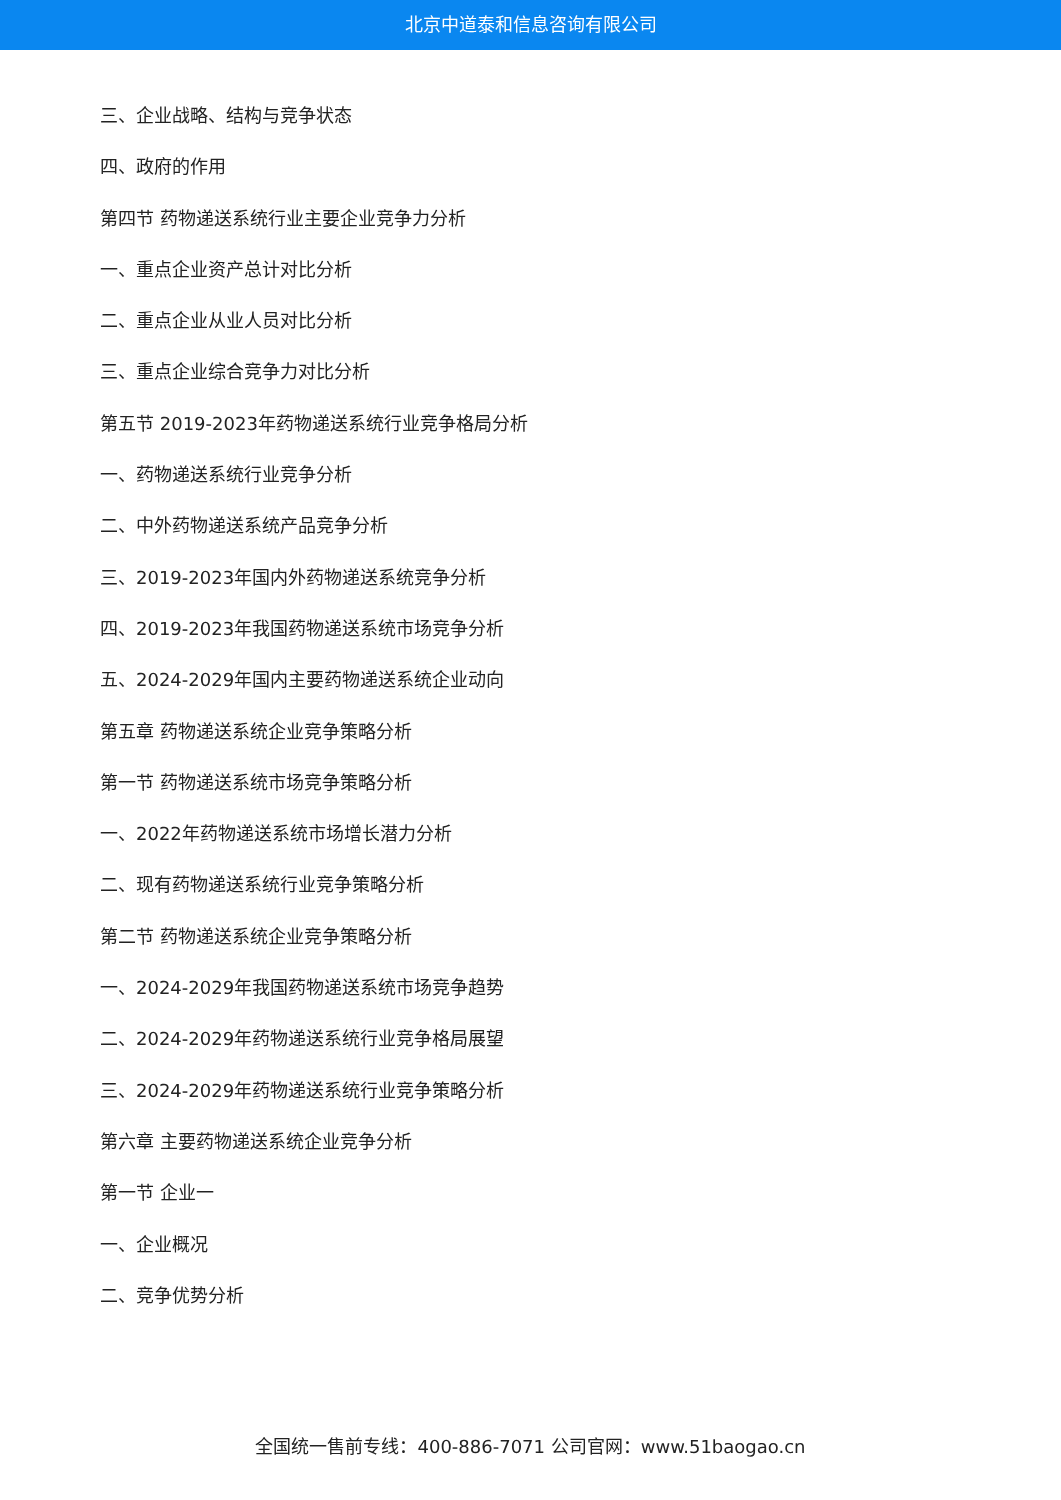北京中道泰和信息咨询有限公司
三、企业战略、结构与竞争状态
四、政府的作用
第四节 药物递送系统行业主要企业竞争力分析
一、重点企业资产总计对比分析
二、重点企业从业人员对比分析
三、重点企业综合竞争力对比分析
第五节 2019-2023年药物递送系统行业竞争格局分析
一、药物递送系统行业竞争分析
二、中外药物递送系统产品竞争分析
三、2019-2023年国内外药物递送系统竞争分析
四、2019-2023年我国药物递送系统市场竞争分析
五、2024-2029年国内主要药物递送系统企业动向
第五章 药物递送系统企业竞争策略分析
第一节 药物递送系统市场竞争策略分析
一、2022年药物递送系统市场增长潜力分析
二、现有药物递送系统行业竞争策略分析
第二节 药物递送系统企业竞争策略分析
一、2024-2029年我国药物递送系统市场竞争趋势
二、2024-2029年药物递送系统行业竞争格局展望
三、2024-2029年药物递送系统行业竞争策略分析
第六章 主要药物递送系统企业竞争分析
第一节 企业一
一、企业概况
二、竞争优势分析
全国统一售前专线：400-886-7071 公司官网：www.51baogao.cn